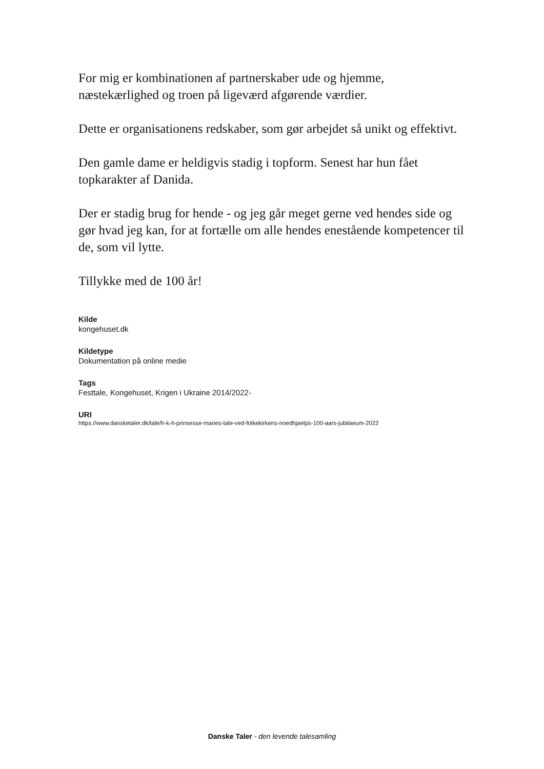For mig er kombinationen af partnerskaber ude og hjemme, næstekærlighed og troen på ligeværd afgørende værdier.
Dette er organisationens redskaber, som gør arbejdet så unikt og effektivt.
Den gamle dame er heldigvis stadig i topform. Senest har hun fået topkarakter af Danida.
Der er stadig brug for hende - og jeg går meget gerne ved hendes side og gør hvad jeg kan, for at fortælle om alle hendes enestående kompetencer til de, som vil lytte.
Tillykke med de 100 år!
Kilde
kongehuset.dk
Kildetype
Dokumentation på online medie
Tags
Festtale, Kongehuset, Krigen i Ukraine 2014/2022-
URI
https://www.dansketaler.dk/tale/h-k-h-prinsesse-maries-tale-ved-folkekirkens-noedhjaelps-100-aars-jubilaeum-2022
Danske Taler - den levende talesamling